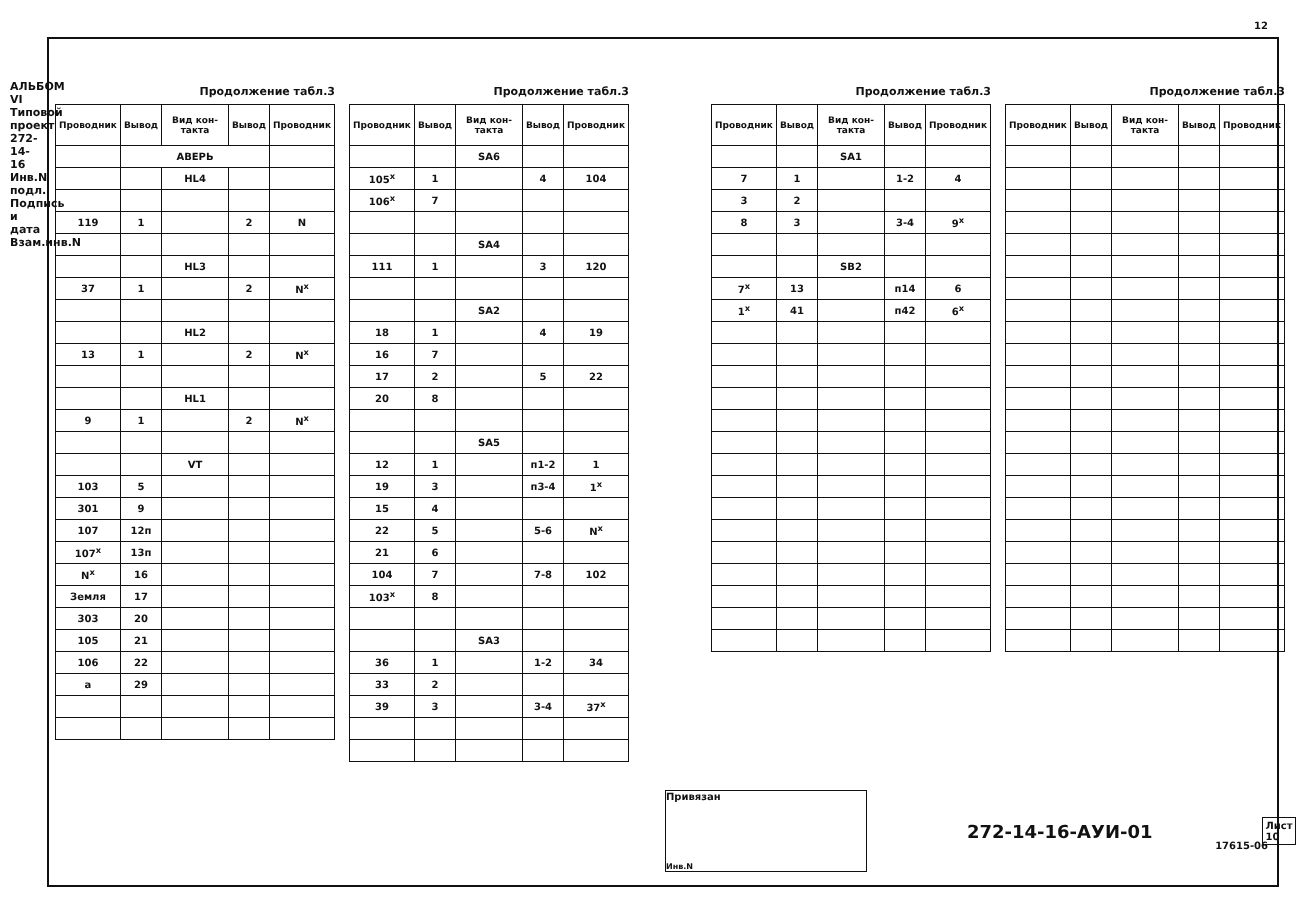АЛЬБОМ VI Типовой проект 272-14-16 Инв.N подл. Подпись и дата Взам.инв.N
12
Продолжение табл.3
| Проводник | Вывод | Вид кон-такта | Вывод | Проводник |
| --- | --- | --- | --- | --- |
| | АВЕРЬ | | | |
| | | HL4 | | |
| 119 | 1 | | 2 | N |
| | | HL3 | | |
| 37 | 1 | | 2 | N<sup>x</sup> |
| | | HL2 | | |
| 13 | 1 | | 2 | N<sup>x</sup> |
| | | HL1 | | |
| 9 | 1 | | 2 | N<sup>x</sup> |
| | | VT | | |
| 103 | 5 | | | |
| 301 | 9 | | | |
| 107 | 12п | | | |
| 107<sup>x</sup> | 13п | | | |
| N<sup>x</sup> | 16 | | | |
| Земля | 17 | | | |
| 303 | 20 | | | |
| 105 | 21 | | | |
| 106 | 22 | | | |
| a | 29 | | | |
Продолжение табл.3
| Проводник | Вывод | Вид кон-такта | Вывод | Проводник |
| --- | --- | --- | --- | --- |
| | | SA6 | | |
| 105<sup>x</sup> | 1 | | 4 | 104 |
| 106<sup>x</sup> | 7 | | | |
| | | SA4 | | |
| 111 | 1 | | 3 | 120 |
| | | SA2 | | |
| 18 | 1 | | 4 | 19 |
| 16 | 7 | | | |
| 17 | 2 | | 5 | 22 |
| 20 | 8 | | | |
| | | SA5 | | |
| 12 | 1 | | п1-2 | 1 |
| 19 | 3 | | п3-4 | 1<sup>x</sup> |
| 15 | 4 | | | |
| 22 | 5 | | 5-6 | N<sup>x</sup> |
| 21 | 6 | | | |
| 104 | 7 | | 7-8 | 102 |
| 103<sup>x</sup> | 8 | | | |
| | | SA3 | | |
| 36 | 1 | | 1-2 | 34 |
| 33 | 2 | | | |
| 39 | 3 | | 3-4 | 37<sup>x</sup> |
Продолжение табл.3
| Проводник | Вывод | Вид кон-такта | Вывод | Проводник |
| --- | --- | --- | --- | --- |
| | | SA1 | | |
| 7 | 1 | | 1-2 | 4 |
| 3 | 2 | | | |
| 8 | 3 | | 3-4 | 9<sup>x</sup> |
| | | SB2 | | |
| 7<sup>x</sup> | 13 | | п14 | 6 |
| 1<sup>x</sup> | 41 | | п42 | 6<sup>x</sup> |
Продолжение табл.3
| Проводник | Вывод | Вид кон-такта | Вывод | Проводник |
| --- | --- | --- | --- | --- |
Привязан
Инв.N
272-14-16-АУИ-01
Лист
10
17615-06